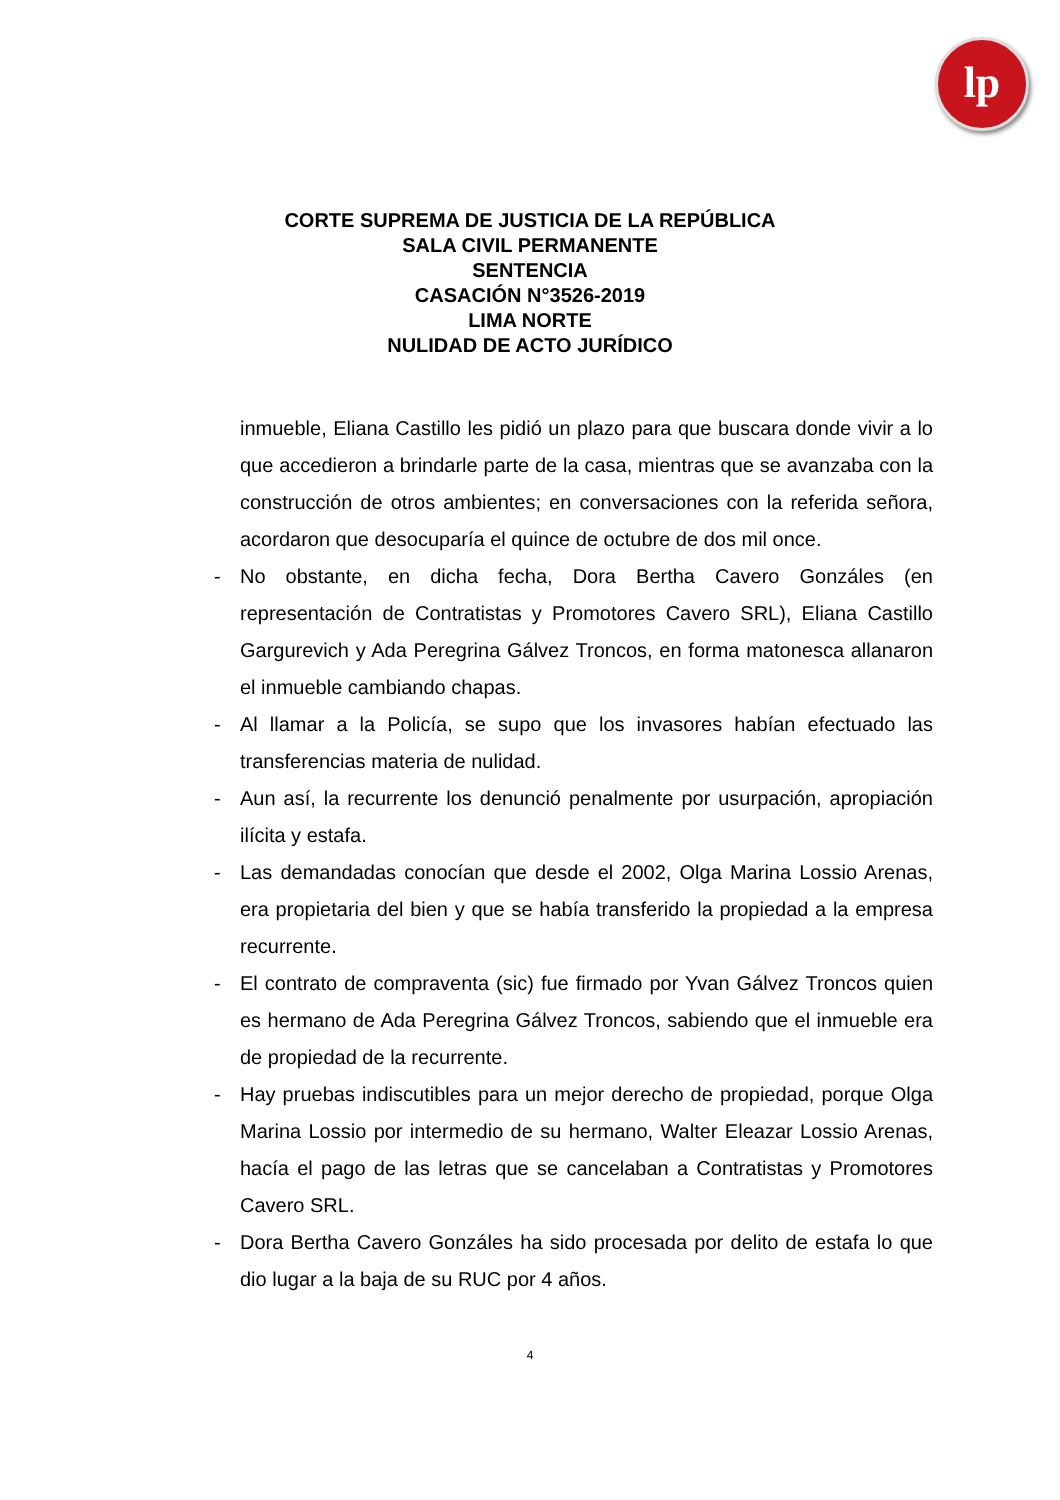lp
CORTE SUPREMA DE JUSTICIA DE LA REPÚBLICA
SALA CIVIL PERMANENTE
SENTENCIA
CASACIÓN N°3526-2019
LIMA NORTE
NULIDAD DE ACTO JURÍDICO
inmueble, Eliana Castillo les pidió un plazo para que buscara donde vivir a lo que accedieron a brindarle parte de la casa, mientras que se avanzaba con la construcción de otros ambientes; en conversaciones con la referida señora, acordaron que desocuparía el quince de octubre de dos mil once.
- No obstante, en dicha fecha, Dora Bertha Cavero Gonzáles (en representación de Contratistas y Promotores Cavero SRL), Eliana Castillo Gargurevich y Ada Peregrina Gálvez Troncos, en forma matonesca allanaron el inmueble cambiando chapas.
- Al llamar a la Policía, se supo que los invasores habían efectuado las transferencias materia de nulidad.
- Aun así, la recurrente los denunció penalmente por usurpación, apropiación ilícita y estafa.
- Las demandadas conocían que desde el 2002, Olga Marina Lossio Arenas, era propietaria del bien y que se había transferido la propiedad a la empresa recurrente.
- El contrato de compraventa (sic) fue firmado por Yvan Gálvez Troncos quien es hermano de Ada Peregrina Gálvez Troncos, sabiendo que el inmueble era de propiedad de la recurrente.
- Hay pruebas indiscutibles para un mejor derecho de propiedad, porque Olga Marina Lossio por intermedio de su hermano, Walter Eleazar Lossio Arenas, hacía el pago de las letras que se cancelaban a Contratistas y Promotores Cavero SRL.
- Dora Bertha Cavero Gonzáles ha sido procesada por delito de estafa lo que dio lugar a la baja de su RUC por 4 años.
4